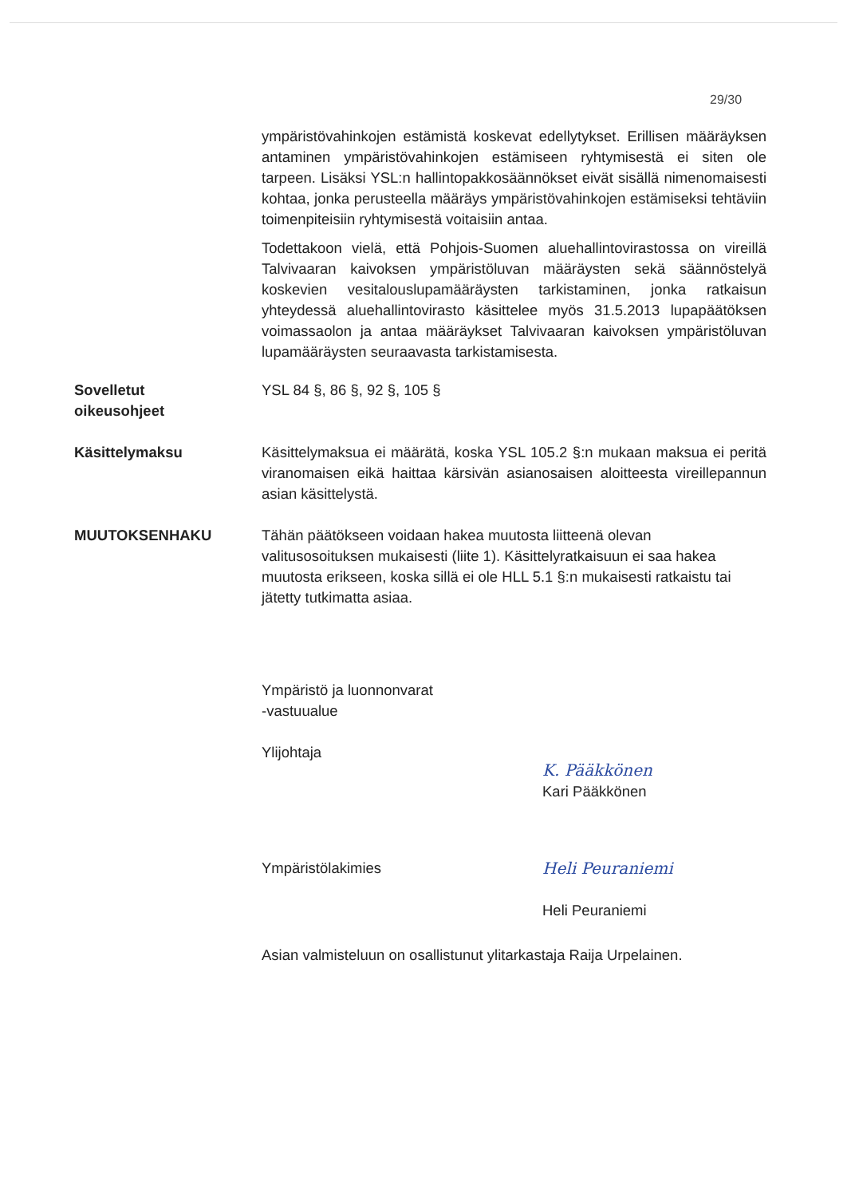29/30
ympäristövahinkojen estämistä koskevat edellytykset. Erillisen määräyksen antaminen ympäristövahinkojen estämiseen ryhtymisestä ei siten ole tarpeen. Lisäksi YSL:n hallintopakkosäännökset eivät sisällä nimenomaisesti kohtaa, jonka perusteella määräys ympäristövahinkojen estämiseksi tehtäviin toimenpiteisiin ryhtymisestä voitaisiin antaa.
Todettakoon vielä, että Pohjois-Suomen aluehallintovirastossa on vireillä Talvivaaran kaivoksen ympäristöluvan määräysten sekä säännöstelyä koskevien vesitalouslupamääräysten tarkistaminen, jonka ratkaisun yhteydessä aluehallintovirasto käsittelee myös 31.5.2013 lupapäätöksen voimassaolon ja antaa määräykset Talvivaaran kaivoksen ympäristöluvan lupamääräysten seuraavasta tarkistamisesta.
Sovelletut
oikeusohjeet
YSL 84 §, 86 §, 92 §, 105 §
Käsittelymaksu Käsittelymaksua ei määrätä, koska YSL 105.2 §:n mukaan maksua ei peritä viranomaisen eikä haittaa kärsivän asianosaisen aloitteesta vireillepannun asian käsittelystä.
MUUTOKSENHAKU Tähän päätökseen voidaan hakea muutosta liitteenä olevan valitusosoituksen mukaisesti (liite 1). Käsittelyratkaisuun ei saa hakea muutosta erikseen, koska sillä ei ole HLL 5.1 §:n mukaisesti ratkaistu tai jätetty tutkimatta asiaa.
Ympäristö ja luonnonvarat
-vastuualue
Ylijohtaja
K. Pääkkönen
Kari Pääkkönen
Ympäristölakimies Heli Peuraniemi
Heli Peuraniemi
Asian valmisteluun on osallistunut ylitarkastaja Raija Urpelainen.